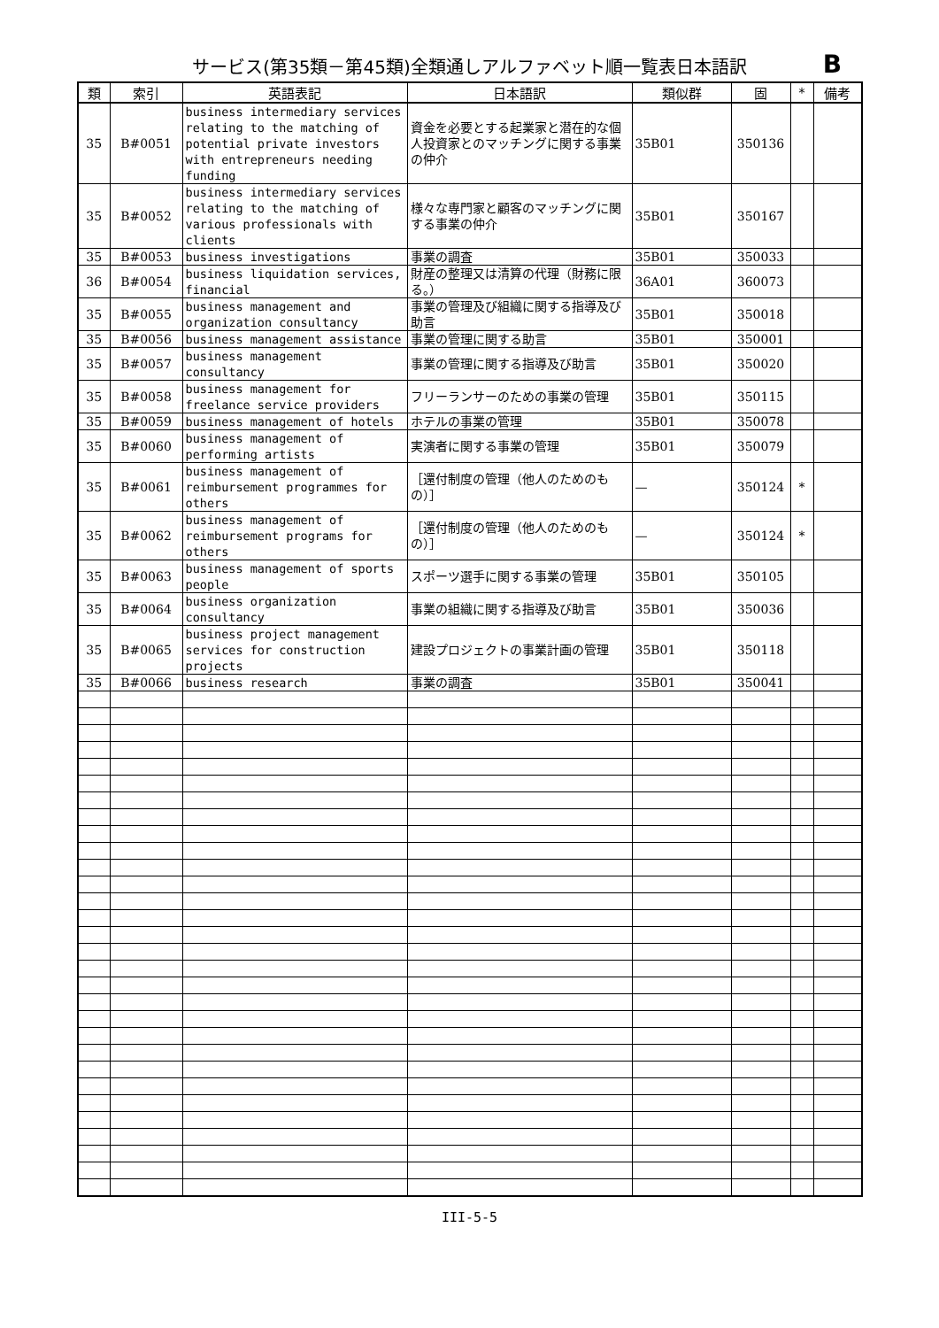サービス(第35類－第45類)全類通しアルファベット順一覧表日本語訳
B
| 類 | 索引 | 英語表記 | 日本語訳 | 類似群 | 固 | * | 備考 |
| --- | --- | --- | --- | --- | --- | --- | --- |
| 35 | B#0051 | business intermediary services relating to the matching of potential private investors with entrepreneurs needing funding | 資金を必要とする起業家と潜在的な個人投資家とのマッチングに関する事業の仲介 | 35B01 | 350136 | | |
| 35 | B#0052 | business intermediary services relating to the matching of various professionals with clients | 様々な専門家と顧客のマッチングに関する事業の仲介 | 35B01 | 350167 | | |
| 35 | B#0053 | business investigations | 事業の調査 | 35B01 | 350033 | | |
| 36 | B#0054 | business liquidation services, financial | 財産の整理又は清算の代理（財務に限る。） | 36A01 | 360073 | | |
| 35 | B#0055 | business management and organization consultancy | 事業の管理及び組織に関する指導及び助言 | 35B01 | 350018 | | |
| 35 | B#0056 | business management assistance | 事業の管理に関する助言 | 35B01 | 350001 | | |
| 35 | B#0057 | business management consultancy | 事業の管理に関する指導及び助言 | 35B01 | 350020 | | |
| 35 | B#0058 | business management for freelance service providers | フリーランサーのための事業の管理 | 35B01 | 350115 | | |
| 35 | B#0059 | business management of hotels | ホテルの事業の管理 | 35B01 | 350078 | | |
| 35 | B#0060 | business management of performing artists | 実演者に関する事業の管理 | 35B01 | 350079 | | |
| 35 | B#0061 | business management of reimbursement programmes for others | ［還付制度の管理（他人のためのもの）］ | — | 350124 | * | |
| 35 | B#0062 | business management of reimbursement programs for others | ［還付制度の管理（他人のためのもの）］ | — | 350124 | * | |
| 35 | B#0063 | business management of sports people | スポーツ選手に関する事業の管理 | 35B01 | 350105 | | |
| 35 | B#0064 | business organization consultancy | 事業の組織に関する指導及び助言 | 35B01 | 350036 | | |
| 35 | B#0065 | business project management services for construction projects | 建設プロジェクトの事業計画の管理 | 35B01 | 350118 | | |
| 35 | B#0066 | business research | 事業の調査 | 35B01 | 350041 | | |
III-5-5